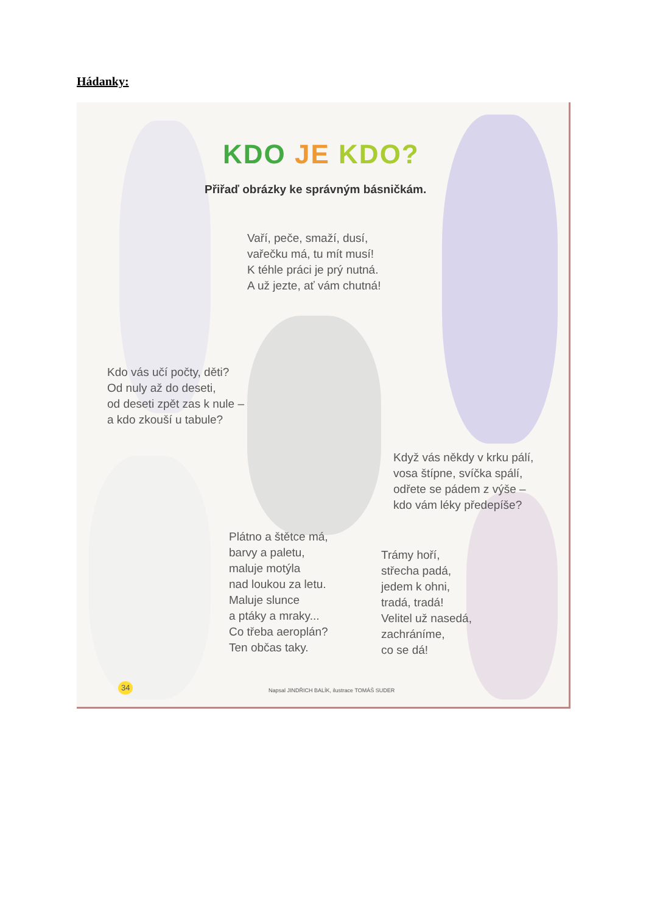Hádanky:
KDO JE KDO?
Přiřaď obrázky ke správným básničkám.
Vaří, peče, smaží, dusí,
vařečku má, tu mít musí!
K téhle práci je prý nutná.
A už jezte, ať vám chutná!
Kdo vás učí počty, děti?
Od nuly až do deseti,
od deseti zpět zas k nule –
a kdo zkouší u tabule?
Když vás někdy v krku pálí,
vosa štípne, svíčka spálí,
odřete se pádem z výše –
kdo vám léky předepíše?
Plátno a štětce má,
barvy a paletu,
maluje motýla
nad loukou za letu.
Maluje slunce
a ptáky a mraky...
Co třeba aeroplán?
Ten občas taky.
Trámy hoří,
střecha padá,
jedem k ohni,
tradá, tradá!
Velitel už nasedá,
zachráníme,
co se dá!
34
Napsal JINDŘICH BALÍK, ilustrace TOMÁŠ SUDER